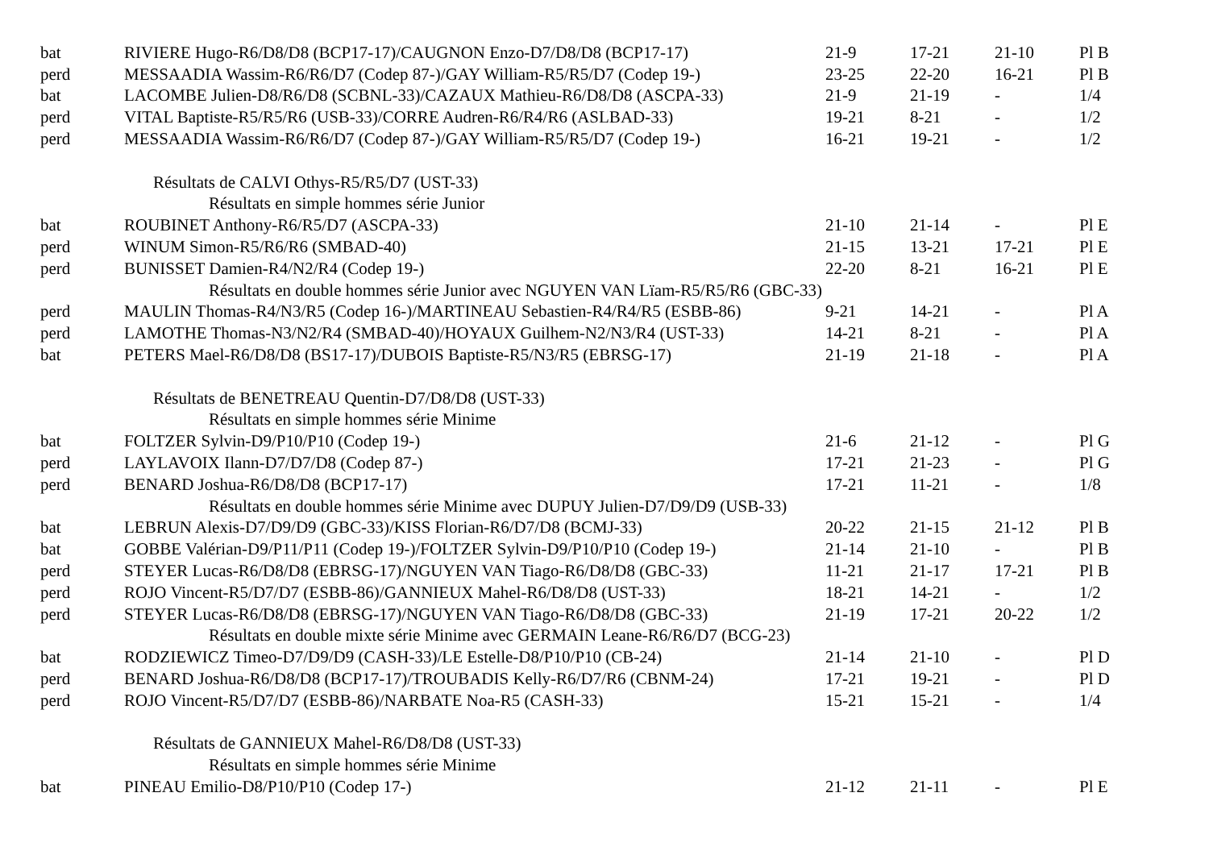| bat | RIVIERE Hugo-R6/D8/D8 (BCP17-17)/CAUGNON Enzo-D7/D8/D8 (BCP17-17) | 21-9 | 17-21 | 21-10 | Pl B |
| perd | MESSAADIA Wassim-R6/R6/D7 (Codep 87-)/GAY William-R5/R5/D7 (Codep 19-) | 23-25 | 22-20 | 16-21 | Pl B |
| bat | LACOMBE Julien-D8/R6/D8 (SCBNL-33)/CAZAUX Mathieu-R6/D8/D8 (ASCPA-33) | 21-9 | 21-19 | - | 1/4 |
| perd | VITAL Baptiste-R5/R5/R6 (USB-33)/CORRE Audren-R6/R4/R6 (ASLBAD-33) | 19-21 | 8-21 | - | 1/2 |
| perd | MESSAADIA Wassim-R6/R6/D7 (Codep 87-)/GAY William-R5/R5/D7 (Codep 19-) | 16-21 | 19-21 | - | 1/2 |
| Résultats de CALVI Othys-R5/R5/D7 (UST-33) | | | | | |
| Résultats en simple hommes série Junior | | | | | |
| bat | ROUBINET Anthony-R6/R5/D7 (ASCPA-33) | 21-10 | 21-14 | - | Pl E |
| perd | WINUM Simon-R5/R6/R6 (SMBAD-40) | 21-15 | 13-21 | 17-21 | Pl E |
| perd | BUNISSET Damien-R4/N2/R4 (Codep 19-) | 22-20 | 8-21 | 16-21 | Pl E |
| Résultats en double hommes série Junior avec NGUYEN VAN Lïam-R5/R5/R6 (GBC-33) | | | | | |
| perd | MAULIN Thomas-R4/N3/R5 (Codep 16-)/MARTINEAU Sebastien-R4/R4/R5 (ESBB-86) | 9-21 | 14-21 | - | Pl A |
| perd | LAMOTHE Thomas-N3/N2/R4 (SMBAD-40)/HOYAUX Guilhem-N2/N3/R4 (UST-33) | 14-21 | 8-21 | - | Pl A |
| bat | PETERS Mael-R6/D8/D8 (BS17-17)/DUBOIS Baptiste-R5/N3/R5 (EBRSG-17) | 21-19 | 21-18 | - | Pl A |
| Résultats de BENETREAU Quentin-D7/D8/D8 (UST-33) | | | | | |
| Résultats en simple hommes série Minime | | | | | |
| bat | FOLTZER Sylvin-D9/P10/P10 (Codep 19-) | 21-6 | 21-12 | - | Pl G |
| perd | LAYLAVOIX Ilann-D7/D7/D8 (Codep 87-) | 17-21 | 21-23 | - | Pl G |
| perd | BENARD Joshua-R6/D8/D8 (BCP17-17) | 17-21 | 11-21 | - | 1/8 |
| Résultats en double hommes série Minime avec DUPUY Julien-D7/D9/D9 (USB-33) | | | | | |
| bat | LEBRUN Alexis-D7/D9/D9 (GBC-33)/KISS Florian-R6/D7/D8 (BCMJ-33) | 20-22 | 21-15 | 21-12 | Pl B |
| bat | GOBBE Valérian-D9/P11/P11 (Codep 19-)/FOLTZER Sylvin-D9/P10/P10 (Codep 19-) | 21-14 | 21-10 | - | Pl B |
| perd | STEYER Lucas-R6/D8/D8 (EBRSG-17)/NGUYEN VAN Tiago-R6/D8/D8 (GBC-33) | 11-21 | 21-17 | 17-21 | Pl B |
| perd | ROJO Vincent-R5/D7/D7 (ESBB-86)/GANNIEUX Mahel-R6/D8/D8 (UST-33) | 18-21 | 14-21 | - | 1/2 |
| perd | STEYER Lucas-R6/D8/D8 (EBRSG-17)/NGUYEN VAN Tiago-R6/D8/D8 (GBC-33) | 21-19 | 17-21 | 20-22 | 1/2 |
| Résultats en double mixte série Minime avec GERMAIN Leane-R6/R6/D7 (BCG-23) | | | | | |
| bat | RODZIEWICZ Timeo-D7/D9/D9 (CASH-33)/LE Estelle-D8/P10/P10 (CB-24) | 21-14 | 21-10 | - | Pl D |
| perd | BENARD Joshua-R6/D8/D8 (BCP17-17)/TROUBADIS Kelly-R6/D7/R6 (CBNM-24) | 17-21 | 19-21 | - | Pl D |
| perd | ROJO Vincent-R5/D7/D7 (ESBB-86)/NARBATE Noa-R5 (CASH-33) | 15-21 | 15-21 | - | 1/4 |
| Résultats de GANNIEUX Mahel-R6/D8/D8 (UST-33) | | | | | |
| Résultats en simple hommes série Minime | | | | | |
| bat | PINEAU Emilio-D8/P10/P10 (Codep 17-) | 21-12 | 21-11 | - | Pl E |